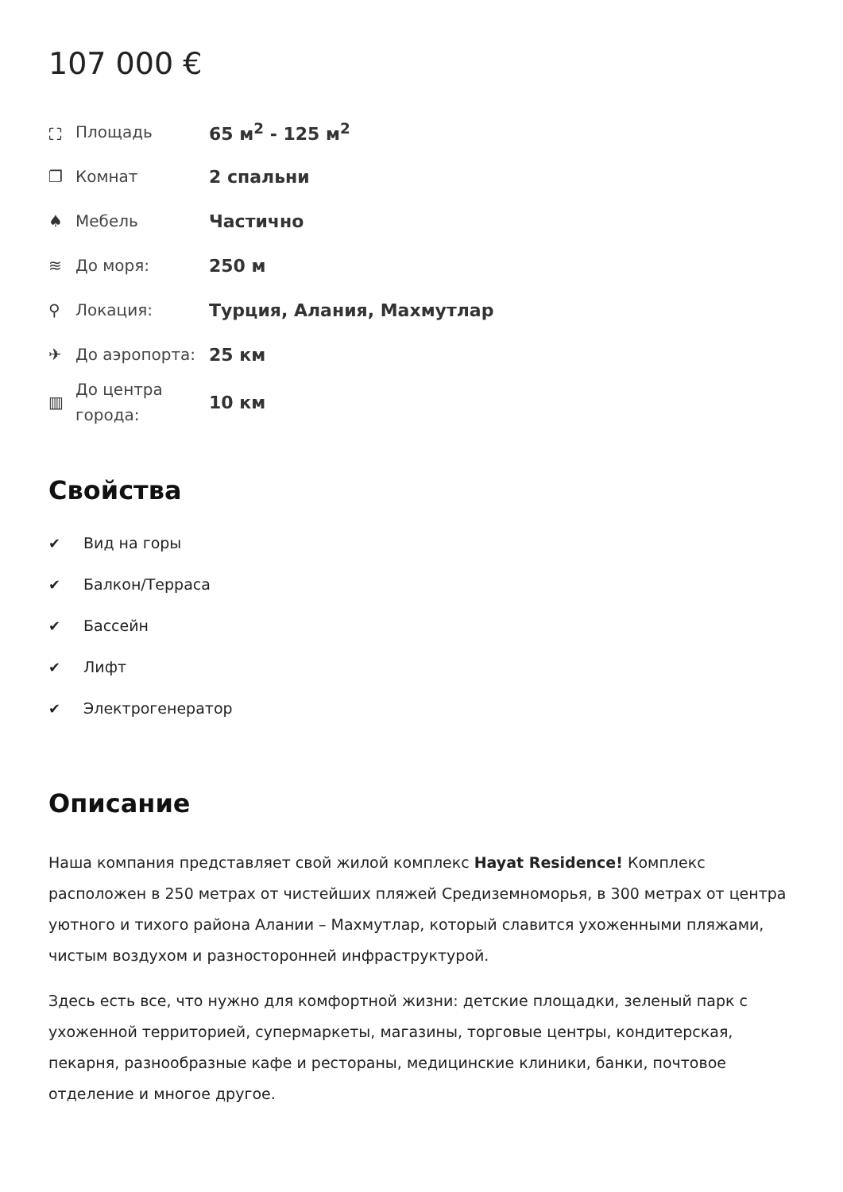107 000 €
| ⛶ | Площадь | 65 м<sup>2</sup> - 125 м<sup>2</sup> |
| ❐ | Комнат | 2 спальни |
| ♠ | Мебель | Частично |
| ≋ | До моря: | 250 м |
| ⚲ | Локация: | Турция, Алания, Махмутлар |
| ✈ | До аэропорта: | 25 км |
| ▥ | До центра города: | 10 км |
Свойства
✔ Вид на горы
✔ Балкон/Терраса
✔ Бассейн
✔ Лифт
✔ Электрогенератор
Описание
Наша компания представляет свой жилой комплекс Hayat Residence! Комплекс расположен в 250 метрах от чистейших пляжей Средиземноморья, в 300 метрах от центра уютного и тихого района Алании – Махмутлар, который славится ухоженными пляжами, чистым воздухом и разносторонней инфраструктурой.
Здесь есть все, что нужно для комфортной жизни: детские площадки, зеленый парк с ухоженной территорией, супермаркеты, магазины, торговые центры, кондитерская, пекарня, разнообразные кафе и рестораны, медицинские клиники, банки, почтовое отделение и многое другое.